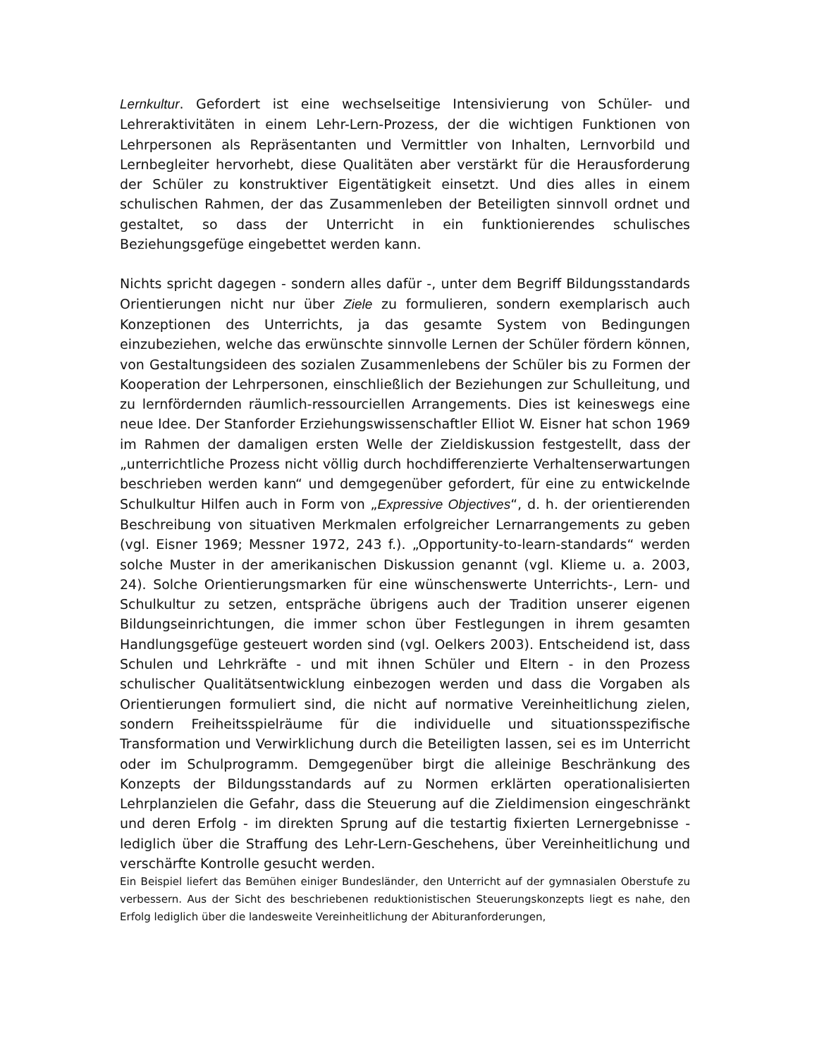Lernkultur. Gefordert ist eine wechselseitige Intensivierung von Schüler- und Lehreraktivitäten in einem Lehr-Lern-Prozess, der die wichtigen Funktionen von Lehrpersonen als Repräsentanten und Vermittler von Inhalten, Lernvorbild und Lernbegleiter hervorhebt, diese Qualitäten aber verstärkt für die Herausforderung der Schüler zu konstruktiver Eigentätigkeit einsetzt. Und dies alles in einem schulischen Rahmen, der das Zusammenleben der Beteiligten sinnvoll ordnet und gestaltet, so dass der Unterricht in ein funktionierendes schulisches Beziehungsgefüge eingebettet werden kann.
Nichts spricht dagegen - sondern alles dafür -, unter dem Begriff Bildungsstandards Orientierungen nicht nur über Ziele zu formulieren, sondern exemplarisch auch Konzeptionen des Unterrichts, ja das gesamte System von Bedingungen einzubeziehen, welche das erwünschte sinnvolle Lernen der Schüler fördern können, von Gestaltungsideen des sozialen Zusammenlebens der Schüler bis zu Formen der Kooperation der Lehrpersonen, einschließlich der Beziehungen zur Schulleitung, und zu lernfördernden räumlich-ressourciellen Arrangements. Dies ist keineswegs eine neue Idee. Der Stanforder Erziehungswissenschaftler Elliot W. Eisner hat schon 1969 im Rahmen der damaligen ersten Welle der Zieldiskussion festgestellt, dass der „unterrichtliche Prozess nicht völlig durch hochdifferenzierte Verhaltenserwartungen beschrieben werden kann“ und demgegenüber gefordert, für eine zu entwickelnde Schulkultur Hilfen auch in Form von „Expressive Objectives“, d. h. der orientierenden Beschreibung von situativen Merkmalen erfolgreicher Lernarrangements zu geben (vgl. Eisner 1969; Messner 1972, 243 f.). „Opportunity-to-learn-standards“ werden solche Muster in der amerikanischen Diskussion genannt (vgl. Klieme u. a. 2003, 24). Solche Orientierungsmarken für eine wünschenswerte Unterrichts-, Lern- und Schulkultur zu setzen, entspräche übrigens auch der Tradition unserer eigenen Bildungseinrichtungen, die immer schon über Festlegungen in ihrem gesamten Handlungsgefüge gesteuert worden sind (vgl. Oelkers 2003). Entscheidend ist, dass Schulen und Lehrkräfte - und mit ihnen Schüler und Eltern - in den Prozess schulischer Qualitätsentwicklung einbezogen werden und dass die Vorgaben als Orientierungen formuliert sind, die nicht auf normative Vereinheitlichung zielen, sondern Freiheitsspielräume für die individuelle und situationsspezifische Transformation und Verwirklichung durch die Beteiligten lassen, sei es im Unterricht oder im Schulprogramm. Demgegenüber birgt die alleinige Beschränkung des Konzepts der Bildungsstandards auf zu Normen erklärten operationalisierten Lehrplanzielen die Gefahr, dass die Steuerung auf die Zieldimension eingeschränkt und deren Erfolg - im direkten Sprung auf die testartig fixierten Lernergebnisse - lediglich über die Straffung des Lehr-Lern-Geschehens, über Vereinheitlichung und verschärfte Kontrolle gesucht werden.
Ein Beispiel liefert das Bemühen einiger Bundesländer, den Unterricht auf der gymnasialen Oberstufe zu verbessern. Aus der Sicht des beschriebenen reduktionistischen Steuerungskonzepts liegt es nahe, den Erfolg lediglich über die landesweite Vereinheitlichung der Abituranforderungen,